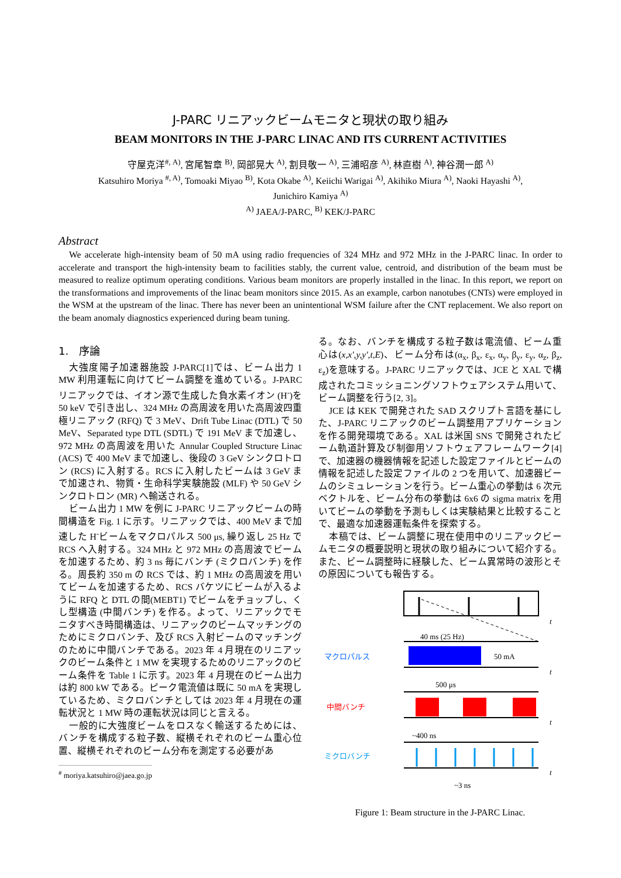J-PARC リニアックビームモニタと現状の取り組み
BEAM MONITORS IN THE J-PARC LINAC AND ITS CURRENT ACTIVITIES
守屋克洋<sup>#, A)</sup>, 宮尾智章 <sup>B)</sup>, 岡部晃大 <sup>A)</sup>, 割貝敬一 <sup>A)</sup>, 三浦昭彦 <sup>A)</sup>, 林直樹 <sup>A)</sup>, 神谷潤一郎 <sup>A)</sup>
Katsuhiro Moriya <sup>#, A)</sup>, Tomoaki Miyao <sup>B)</sup>, Kota Okabe <sup>A)</sup>, Keiichi Warigai <sup>A)</sup>, Akihiko Miura <sup>A)</sup>, Naoki Hayashi <sup>A)</sup>,
Junichiro Kamiya <sup>A)</sup>
<sup>A)</sup> JAEA/J-PARC, <sup>B)</sup> KEK/J-PARC
Abstract
We accelerate high-intensity beam of 50 mA using radio frequencies of 324 MHz and 972 MHz in the J-PARC linac. In order to accelerate and transport the high-intensity beam to facilities stably, the current value, centroid, and distribution of the beam must be measured to realize optimum operating conditions. Various beam monitors are properly installed in the linac. In this report, we report on the transformations and improvements of the linac beam monitors since 2015. As an example, carbon nanotubes (CNTs) were employed in the WSM at the upstream of the linac. There has never been an unintentional WSM failure after the CNT replacement. We also report on the beam anomaly diagnostics experienced during beam tuning.
1.　序論
大強度陽子加速器施設 J-PARC[1]では、ビーム出力 1 MW 利用運転に向けてビーム調整を進めている。J-PARC リニアックでは、イオン源で生成した負水素イオン (H<sup>-</sup>)を 50 keV で引き出し、324 MHz の高周波を用いた高周波四重極リニアック (RFQ) で 3 MeV、Drift Tube Linac (DTL) で 50 MeV、Separated type DTL (SDTL) で 191 MeV まで加速し、972 MHz の高周波を用いた Annular Coupled Structure Linac (ACS) で 400 MeV まで加速し、後段の 3 GeV シンクロトロン (RCS) に入射する。RCS に入射したビームは 3 GeV まで加速され、物質・生命科学実験施設 (MLF) や 50 GeV シンクロトロン (MR) へ輸送される。
ビーム出力 1 MW を例に J-PARC リニアックビームの時間構造を Fig. 1 に示す。リニアックでは、400 MeV まで加速した H<sup>-</sup>ビームをマクロパルス 500 μs, 繰り返し 25 Hz で RCS へ入射する。324 MHz と 972 MHz の高周波でビームを加速するため、約 3 ns 毎にバンチ (ミクロバンチ) を作る。周長約 350 m の RCS では、約 1 MHz の高周波を用いてビームを加速するため、RCS バケツにビームが入るように RFQ と DTL の間(MEBT1) でビームをチョップし、くし型構造 (中間バンチ) を作る。よって、リニアックでモニタすべき時間構造は、リニアックのビームマッチングのためにミクロバンチ、及び RCS 入射ビームのマッチングのために中間バンチである。2023 年 4 月現在のリニアックのビーム条件と 1 MW を実現するためのリニアックのビーム条件を Table 1 に示す。2023 年 4 月現在のビーム出力は約 800 kW である。ピーク電流値は既に 50 mA を実現しているため、ミクロバンチとしては 2023 年 4 月現在の運転状況と 1 MW 時の運転状況は同じと言える。
一般的に大強度ビームをロスなく輸送するためには、バンチを構成する粒子数、縦横それぞれのビーム重心位置、縦横それぞれのビーム分布を測定する必要があ
<sup>#</sup> moriya.katsuhiro@jaea.go.jp
る。なお、バンチを構成する粒子数は電流値、ビーム重心は(x,x',y,y',t,E)、ビーム分布は(α<sub>x</sub>, β<sub>x</sub>, ε<sub>x</sub>, α<sub>y</sub>, β<sub>y</sub>, ε<sub>y</sub>, α<sub>z</sub>, β<sub>z</sub>, ε<sub>z</sub>)を意味する。J-PARC リニアックでは、JCE と XAL で構成されたコミッショニングソフトウェアシステム用いて、ビーム調整を行う[2, 3]。
JCE は KEK で開発された SAD スクリプト言語を基にした、J-PARC リニアックのビーム調整用アプリケーションを作る開発環境である。XAL は米国 SNS で開発されたビーム軌道計算及び制御用ソフトウェアフレームワーク[4]で、加速器の機器情報を記述した設定ファイルとビームの情報を記述した設定ファイルの 2 つを用いて、加速器ビームのシミュレーションを行う。ビーム重心の挙動は 6 次元ベクトルを、ビーム分布の挙動は 6x6 の sigma matrix を用いてビームの挙動を予測もしくは実験結果と比較することで、最適な加速器運転条件を探索する。
本稿では、ビーム調整に現在使用中のリニアックビームモニタの概要説明と現状の取り組みについて紹介する。また、ビーム調整時に経験した、ビーム異常時の波形とその原因についても報告する。
t
40 ms (25 Hz)
マクロパルス
50 mA
t
500 μs
中間バンチ
t
~400 ns
ミクロバンチ
t
~3 ns
Figure 1: Beam structure in the J-PARC Linac.